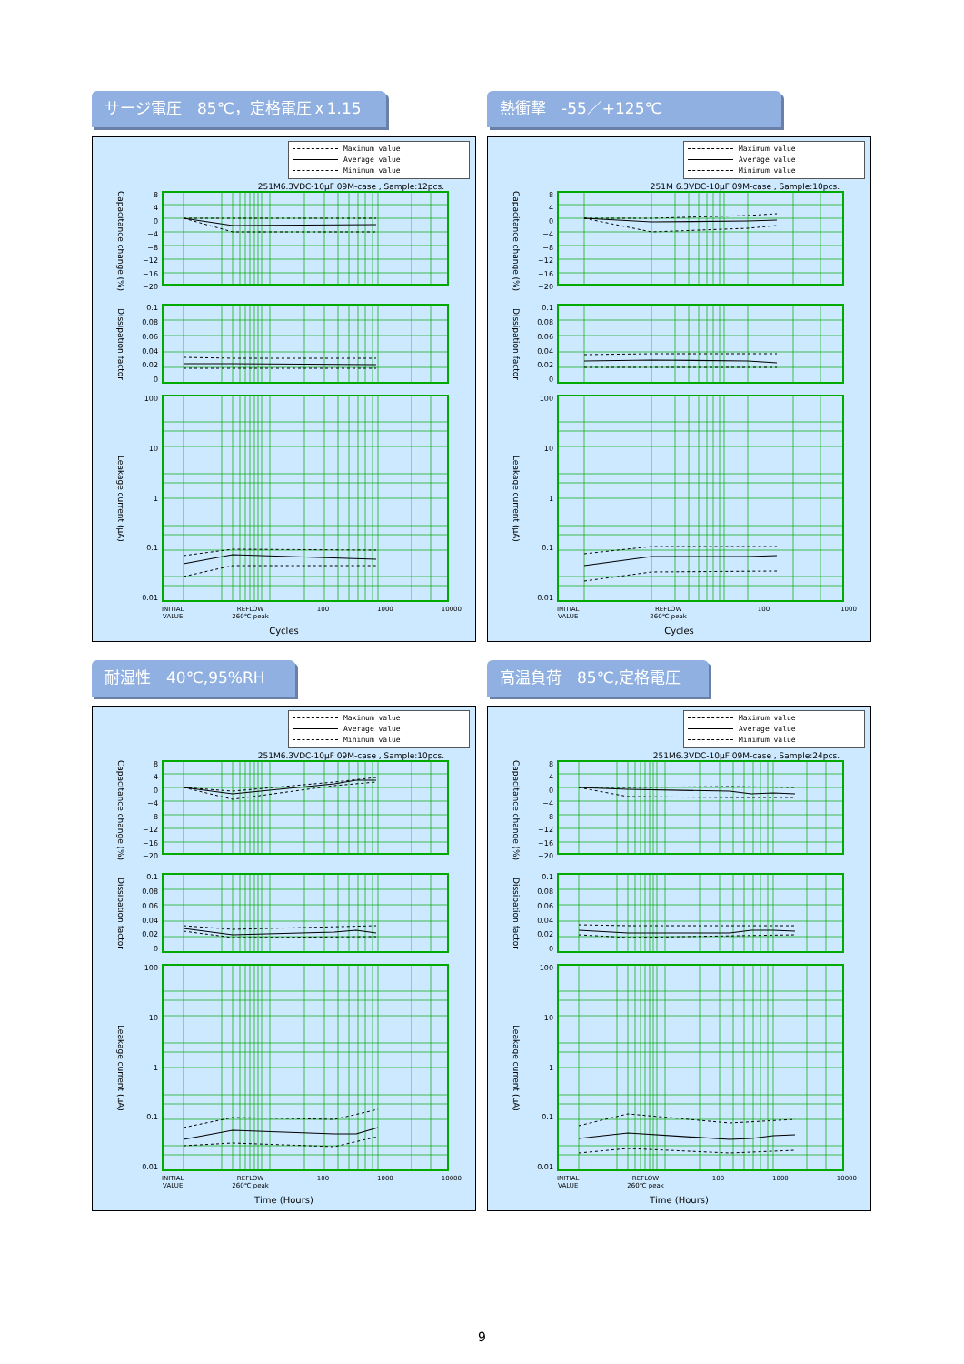サージ電圧　85℃，定格電圧ｘ1.15
Maximum value
Average value
Minimum value
251M6.3VDC-10μF 09M-case , Sample:12pcs.
Capacitance change (%)
8
4
0
−4
−8
−12
−16
−20
Dissipation factor
0.1
0.08
0.06
0.04
0.02
0
Leakage current (μA)
100
10
1
0.1
0.01
INITIAL
VALUE
REFLOW
260℃ peak
100 1000 10000
Cycles
熱衝撃　-55／+125℃
Maximum value
Average value
Minimum value
251M 6.3VDC-10μF 09M-case , Sample:10pcs.
Capacitance change (%)
8
4
0
−4
−8
−12
−16
−20
Dissipation factor
0.1
0.08
0.06
0.04
0.02
0
Leakage current (μA)
100
10
1
0.1
0.01
INITIAL
VALUE
REFLOW
260℃ peak
100 1000
Cycles
耐湿性　40℃,95%RH
Maximum value
Average value
Minimum value
251M6.3VDC-10μF 09M-case , Sample:10pcs.
Capacitance change (%)
8
4
0
−4
−8
−12
−16
−20
Dissipation factor
0.1
0.08
0.06
0.04
0.02
0
Leakage current (μA)
100
10
1
0.1
0.01
INITIAL
VALUE
REFLOW
260℃ peak
100 1000 10000
Time (Hours)
高温負荷　85℃,定格電圧
Maximum value
Average value
Minimum value
251M6.3VDC-10μF 09M-case , Sample:24pcs.
Capacitance change (%)
8
4
0
−4
−8
−12
−16
−20
Dissipation factor
0.1
0.08
0.06
0.04
0.02
0
Leakage current (μA)
100
10
1
0.1
0.01
INITIAL
VALUE
REFLOW
260℃ peak
100 1000 10000
Time (Hours)
9